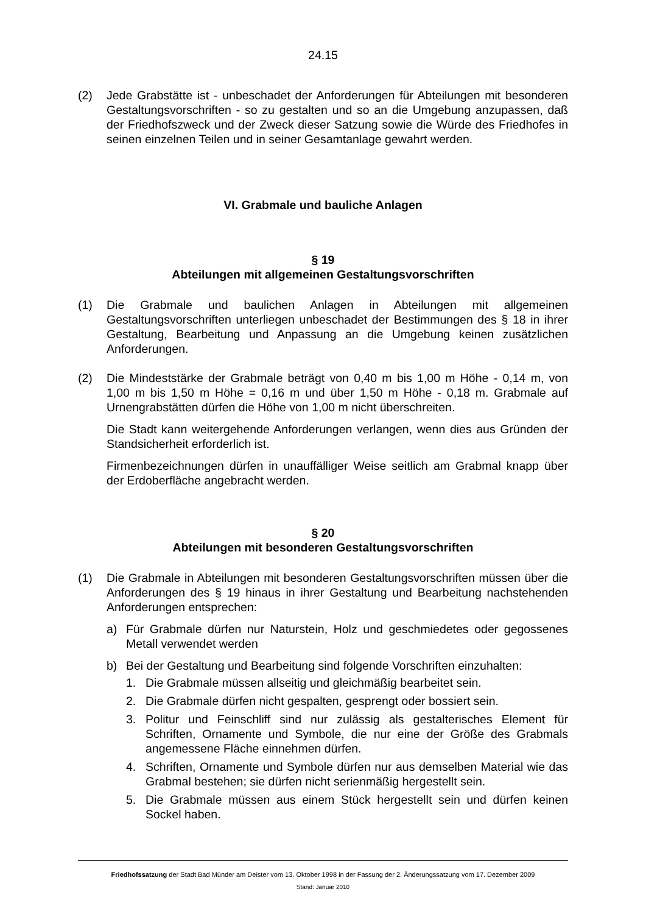24.15
(2) Jede Grabstätte ist - unbeschadet der Anforderungen für Abteilungen mit besonderen Gestaltungsvorschriften - so zu gestalten und so an die Umgebung anzupassen, daß der Friedhofszweck und der Zweck dieser Satzung sowie die Würde des Friedhofes in seinen einzelnen Teilen und in seiner Gesamtanlage gewahrt werden.
VI. Grabmale und bauliche Anlagen
§ 19
Abteilungen mit allgemeinen Gestaltungsvorschriften
(1) Die Grabmale und baulichen Anlagen in Abteilungen mit allgemeinen Gestaltungsvorschriften unterliegen unbeschadet der Bestimmungen des § 18 in ihrer Gestaltung, Bearbeitung und Anpassung an die Umgebung keinen zusätzlichen Anforderungen.
(2) Die Mindeststärke der Grabmale beträgt von 0,40 m bis 1,00 m Höhe - 0,14 m, von 1,00 m bis 1,50 m Höhe = 0,16 m und über 1,50 m Höhe - 0,18 m. Grabmale auf Urnengrabstätten dürfen die Höhe von 1,00 m nicht überschreiten.
Die Stadt kann weitergehende Anforderungen verlangen, wenn dies aus Gründen der Standsicherheit erforderlich ist.
Firmenbezeichnungen dürfen in unauffälliger Weise seitlich am Grabmal knapp über der Erdoberfläche angebracht werden.
§ 20
Abteilungen mit besonderen Gestaltungsvorschriften
(1) Die Grabmale in Abteilungen mit besonderen Gestaltungsvorschriften müssen über die Anforderungen des § 19 hinaus in ihrer Gestaltung und Bearbeitung nachstehenden Anforderungen entsprechen:
a) Für Grabmale dürfen nur Naturstein, Holz und geschmiedetes oder gegossenes Metall verwendet werden
b) Bei der Gestaltung und Bearbeitung sind folgende Vorschriften einzuhalten:
1. Die Grabmale müssen allseitig und gleichmäßig bearbeitet sein.
2. Die Grabmale dürfen nicht gespalten, gesprengt oder bossiert sein.
3. Politur und Feinschliff sind nur zulässig als gestalterisches Element für Schriften, Ornamente und Symbole, die nur eine der Größe des Grabmals angemessene Fläche einnehmen dürfen.
4. Schriften, Ornamente und Symbole dürfen nur aus demselben Material wie das Grabmal bestehen; sie dürfen nicht serienmäßig hergestellt sein.
5. Die Grabmale müssen aus einem Stück hergestellt sein und dürfen keinen Sockel haben.
Friedhofssatzung der Stadt Bad Münder am Deister vom 13. Oktober 1998 in der Fassung der 2. Änderungssatzung vom 17. Dezember 2009
Stand: Januar 2010